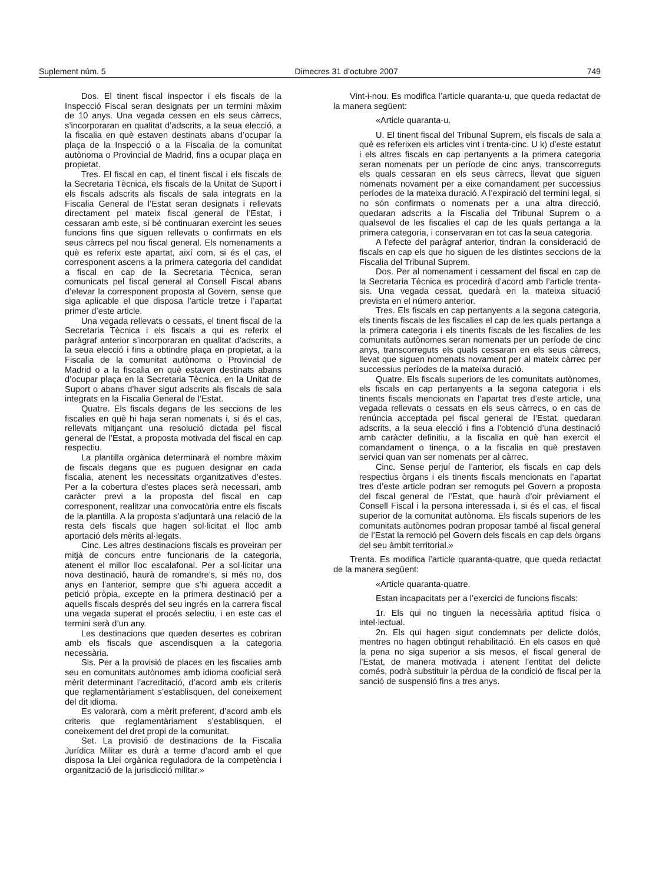Suplement núm. 5 Dimecres 31 d’octubre 2007 749
Dos. El tinent fiscal inspector i els fiscals de la Inspecció Fiscal seran designats per un termini màxim de 10 anys. Una vegada cessen en els seus càrrecs, s’incorporaran en qualitat d’adscrits, a la seua elecció, a la fiscalia en què estaven destinats abans d’ocupar la plaça de la Inspecció o a la Fiscalia de la comunitat autònoma o Provincial de Madrid, fins a ocupar plaça en propietat.
Tres. El fiscal en cap, el tinent fiscal i els fiscals de la Secretaria Tècnica, els fiscals de la Unitat de Suport i els fiscals adscrits als fiscals de sala integrats en la Fiscalia General de l’Estat seran designats i rellevats directament pel mateix fiscal general de l’Estat, i cessaran amb este, si bé continuaran exercint les seues funcions fins que siguen rellevats o confirmats en els seus càrrecs pel nou fiscal general. Els nomenaments a què es referix este apartat, així com, si és el cas, el corresponent ascens a la primera categoria del candidat a fiscal en cap de la Secretaria Tècnica, seran comunicats pel fiscal general al Consell Fiscal abans d’elevar la corresponent proposta al Govern, sense que siga aplicable el que disposa l’article tretze i l’apartat primer d’este article.
Una vegada rellevats o cessats, el tinent fiscal de la Secretaria Tècnica i els fiscals a qui es referix el paràgraf anterior s’incorporaran en qualitat d’adscrits, a la seua elecció i fins a obtindre plaça en propietat, a la Fiscalia de la comunitat autònoma o Provincial de Madrid o a la fiscalia en què estaven destinats abans d’ocupar plaça en la Secretaria Tècnica, en la Unitat de Suport o abans d’haver sigut adscrits als fiscals de sala integrats en la Fiscalia General de l’Estat.
Quatre. Els fiscals degans de les seccions de les fiscalies en què hi haja seran nomenats i, si és el cas, rellevats mitjançant una resolució dictada pel fiscal general de l’Estat, a proposta motivada del fiscal en cap respectiu.
La plantilla orgànica determinarà el nombre màxim de fiscals degans que es puguen designar en cada fiscalia, atenent les necessitats organitzatives d’estes. Per a la cobertura d’estes places serà necessari, amb caràcter previ a la proposta del fiscal en cap corresponent, realitzar una convocatòria entre els fiscals de la plantilla. A la proposta s’adjuntarà una relació de la resta dels fiscals que hagen sol·licitat el lloc amb aportació dels mèrits al·legats.
Cinc. Les altres destinacions fiscals es proveiran per mitjà de concurs entre funcionaris de la categoria, atenent el millor lloc escalafonal. Per a sol·licitar una nova destinació, haurà de romandre’s, si més no, dos anys en l’anterior, sempre que s’hi aguera accedit a petició pròpia, excepte en la primera destinació per a aquells fiscals després del seu ingrés en la carrera fiscal una vegada superat el procés selectiu, i en este cas el termini serà d’un any.
Les destinacions que queden desertes es cobriran amb els fiscals que ascendisquen a la categoria necessària.
Sis. Per a la provisió de places en les fiscalies amb seu en comunitats autònomes amb idioma cooficial serà mèrit determinant l’acreditació, d’acord amb els criteris que reglamentàriament s’establisquen, del coneixement del dit idioma.
Es valorarà, com a mèrit preferent, d’acord amb els criteris que reglamentàriament s’establisquen, el coneixement del dret propi de la comunitat.
Set. La provisió de destinacions de la Fiscalia Jurídica Militar es durà a terme d’acord amb el que disposa la Llei orgànica reguladora de la competència i organització de la jurisdicció militar.»
Vint-i-nou. Es modifica l’article quaranta-u, que queda redactat de la manera següent:
«Article quaranta-u.
U. El tinent fiscal del Tribunal Suprem, els fiscals de sala a què es referixen els articles vint i trenta-cinc. U k) d’este estatut i els altres fiscals en cap pertanyents a la primera categoria seran nomenats per un període de cinc anys, transcorreguts els quals cessaran en els seus càrrecs, llevat que siguen nomenats novament per a eixe comandament per successius períodes de la mateixa duració. A l’expiració del termini legal, si no són confirmats o nomenats per a una altra direcció, quedaran adscrits a la Fiscalia del Tribunal Suprem o a qualsevol de les fiscalies el cap de les quals pertanga a la primera categoria, i conservaran en tot cas la seua categoria.
A l’efecte del paràgraf anterior, tindran la consideració de fiscals en cap els que ho siguen de les distintes seccions de la Fiscalia del Tribunal Suprem.
Dos. Per al nomenament i cessament del fiscal en cap de la Secretaria Tècnica es procedirà d’acord amb l’article trenta-sis. Una vegada cessat, quedarà en la mateixa situació prevista en el número anterior.
Tres. Els fiscals en cap pertanyents a la segona categoria, els tinents fiscals de les fiscalies el cap de les quals pertanga a la primera categoria i els tinents fiscals de les fiscalies de les comunitats autònomes seran nomenats per un període de cinc anys, transcorreguts els quals cessaran en els seus càrrecs, llevat que siguen nomenats novament per al mateix càrrec per successius períodes de la mateixa duració.
Quatre. Els fiscals superiors de les comunitats autònomes, els fiscals en cap pertanyents a la segona categoria i els tinents fiscals mencionats en l’apartat tres d’este article, una vegada rellevats o cessats en els seus càrrecs, o en cas de renúncia acceptada pel fiscal general de l’Estat, quedaran adscrits, a la seua elecció i fins a l’obtenció d’una destinació amb caràcter definitiu, a la fiscalia en què han exercit el comandament o tinença, o a la fiscalia en què prestaven servici quan van ser nomenats per al càrrec.
Cinc. Sense perjuí de l’anterior, els fiscals en cap dels respectius òrgans i els tinents fiscals mencionats en l’apartat tres d’este article podran ser remoguts pel Govern a proposta del fiscal general de l’Estat, que haurà d’oir prèviament el Consell Fiscal i la persona interessada i, si és el cas, el fiscal superior de la comunitat autònoma. Els fiscals superiors de les comunitats autònomes podran proposar també al fiscal general de l’Estat la remoció pel Govern dels fiscals en cap dels òrgans del seu àmbit territorial.»
Trenta. Es modifica l’article quaranta-quatre, que queda redactat de la manera següent:
«Article quaranta-quatre.
Estan incapacitats per a l’exercici de funcions fiscals:
1r. Els qui no tinguen la necessària aptitud física o intel·lectual.
2n. Els qui hagen sigut condemnats per delicte dolós, mentres no hagen obtingut rehabilitació. En els casos en què la pena no siga superior a sis mesos, el fiscal general de l’Estat, de manera motivada i atenent l’entitat del delicte comés, podrà substituir la pèrdua de la condició de fiscal per la sanció de suspensió fins a tres anys.